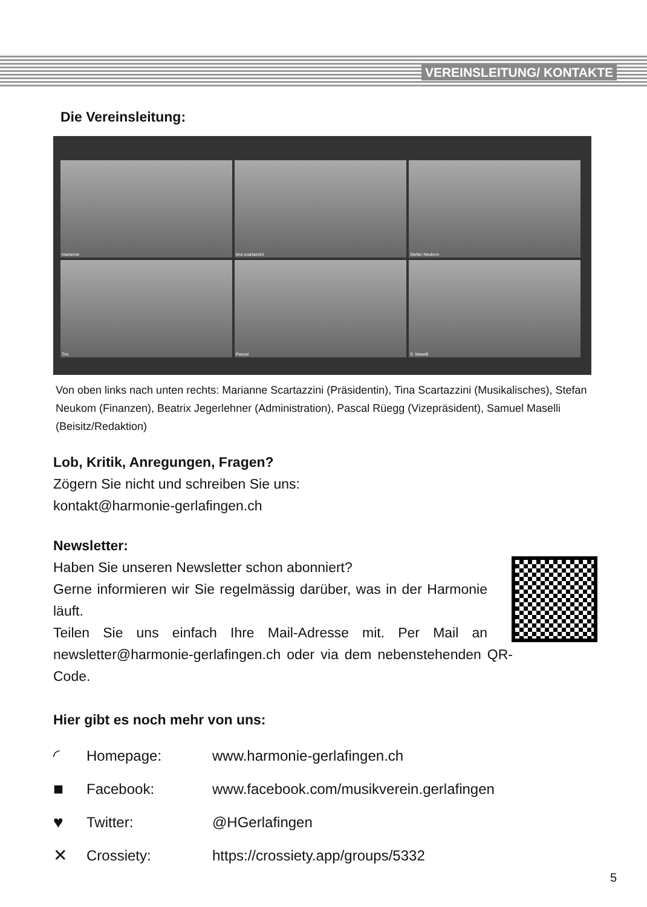VEREINSLEITUNG/ KONTAKTE
Die Vereinsleitung:
marianne
tina scartazzini
Stefan Neukom
Trix
Pascal
S. Maselli
Von oben links nach unten rechts: Marianne Scartazzini (Präsidentin), Tina Scartazzini (Musikalisches), Stefan Neukom (Finanzen), Beatrix Jegerlehner (Administration), Pascal Rüegg (Vizepräsident), Samuel Maselli (Beisitz/Redaktion)
Lob, Kritik, Anregungen, Fragen?
Zögern Sie nicht und schreiben Sie uns:
kontakt@harmonie-gerlafingen.ch
Newsletter:
Haben Sie unseren Newsletter schon abonniert?
Gerne informieren wir Sie regelmässig darüber, was in der Harmonie läuft.
Teilen Sie uns einfach Ihre Mail-Adresse mit. Per Mail an newsletter@harmonie-gerlafingen.ch oder via dem nebenstehenden QR-Code.
Hier gibt es noch mehr von uns:
◜ Homepage: www.harmonie-gerlafingen.ch
■ Facebook: www.facebook.com/musikverein.gerlafingen
♥ Twitter: @HGerlafingen
✕ Crossiety: https://crossiety.app/groups/5332
5